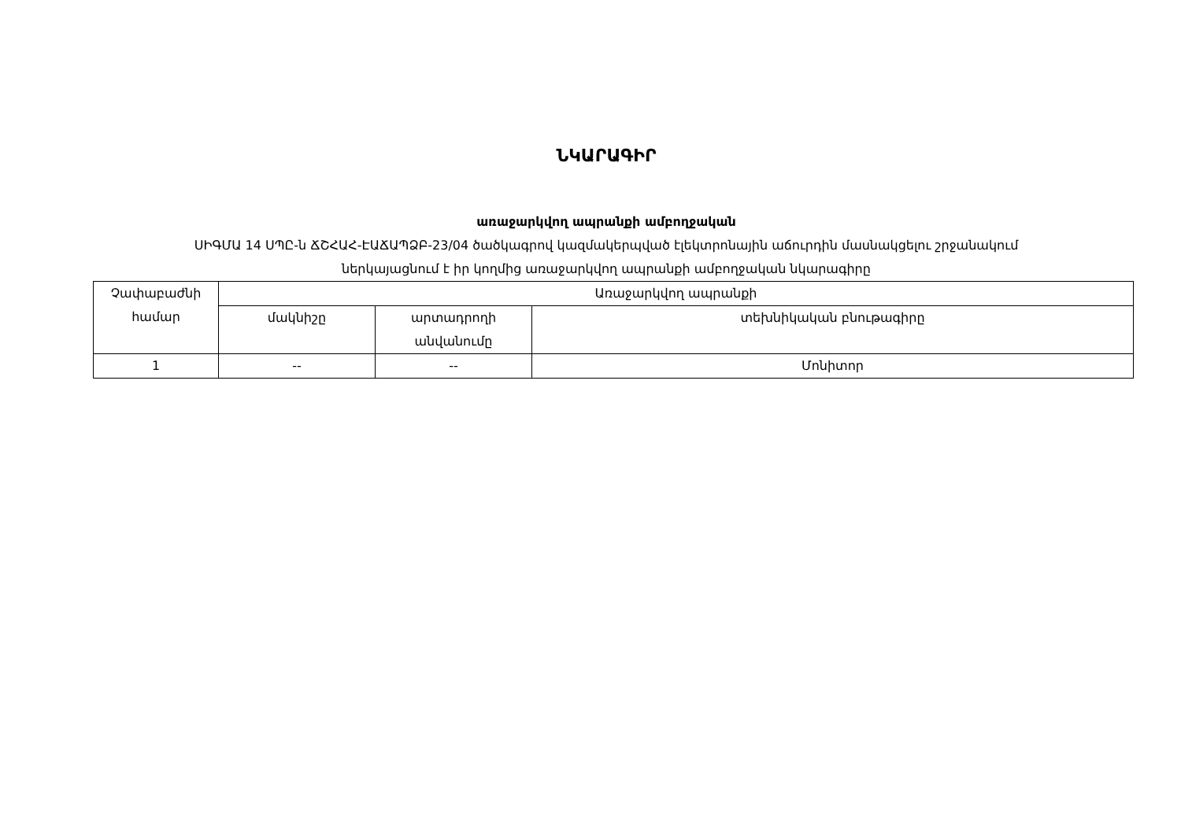ՆԿԱՐԱԳԻՐ
առաջարկվող ապրանքի ամբողջական
ՍԻԳՄԱ 14 ՍՊԸ-ն ՃՇՀԱՀ-ԷԱՃԱՊՁԲ-23/04 ծածկագրով կազմակերպված էլեկտրոնային աճուրդին մասնակցելու շրջանակում
ներկայացնում է իր կողմից առաջարկվող ապրանքի ամբողջական նկարագիրը
| Չափաբաժնի համար | Առաջարկվող ապրանքի | | |
| --- | --- | --- | --- |
| | մակնիշը | արտադրողի անվանումը | տեխնիկական բնութագիրը |
| 1 | -- | -- | Մոնիտոր |